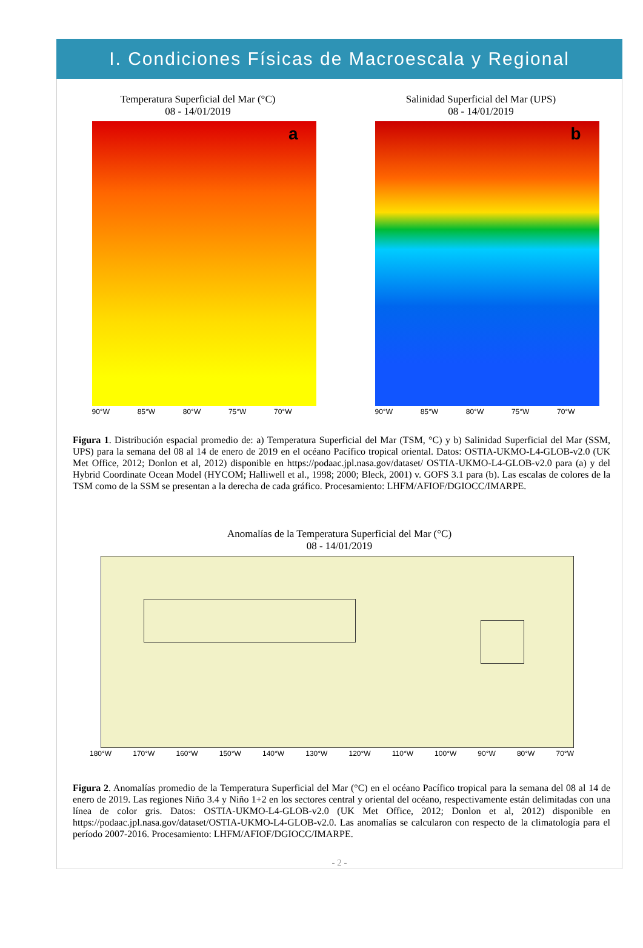I. Condiciones Físicas de Macroescala y Regional
Temperatura Superficial del Mar (°C)
08 - 14/01/2019
a
90°W 85°W 80°W 75°W 70°W
Salinidad Superficial del Mar (UPS)
08 - 14/01/2019
b
90°W 85°W 80°W 75°W 70°W
Figura 1. Distribución espacial promedio de: a) Temperatura Superficial del Mar (TSM, °C) y b) Salinidad Superficial del Mar (SSM, UPS) para la semana del 08 al 14 de enero de 2019 en el océano Pacífico tropical oriental. Datos: OSTIA-UKMO-L4-GLOB-v2.0 (UK Met Office, 2012; Donlon et al, 2012) disponible en https://podaac.jpl.nasa.gov/dataset/ OSTIA-UKMO-L4-GLOB-v2.0 para (a) y del Hybrid Coordinate Ocean Model (HYCOM; Halliwell et al., 1998; 2000; Bleck, 2001) v. GOFS 3.1 para (b). Las escalas de colores de la TSM como de la SSM se presentan a la derecha de cada gráfico. Procesamiento: LHFM/AFIOF/DGIOCC/IMARPE.
Anomalías de la Temperatura Superficial del Mar (°C)
08 - 14/01/2019
180°W 170°W 160°W 150°W 140°W 130°W 120°W 110°W 100°W 90°W 80°W 70°W
Figura 2. Anomalías promedio de la Temperatura Superficial del Mar (°C) en el océano Pacífico tropical para la semana del 08 al 14 de enero de 2019. Las regiones Niño 3.4 y Niño 1+2 en los sectores central y oriental del océano, respectivamente están delimitadas con una línea de color gris. Datos: OSTIA-UKMO-L4-GLOB-v2.0 (UK Met Office, 2012; Donlon et al, 2012) disponible en https://podaac.jpl.nasa.gov/dataset/OSTIA-UKMO-L4-GLOB-v2.0. Las anomalías se calcularon con respecto de la climatología para el período 2007-2016. Procesamiento: LHFM/AFIOF/DGIOCC/IMARPE.
- 2 -